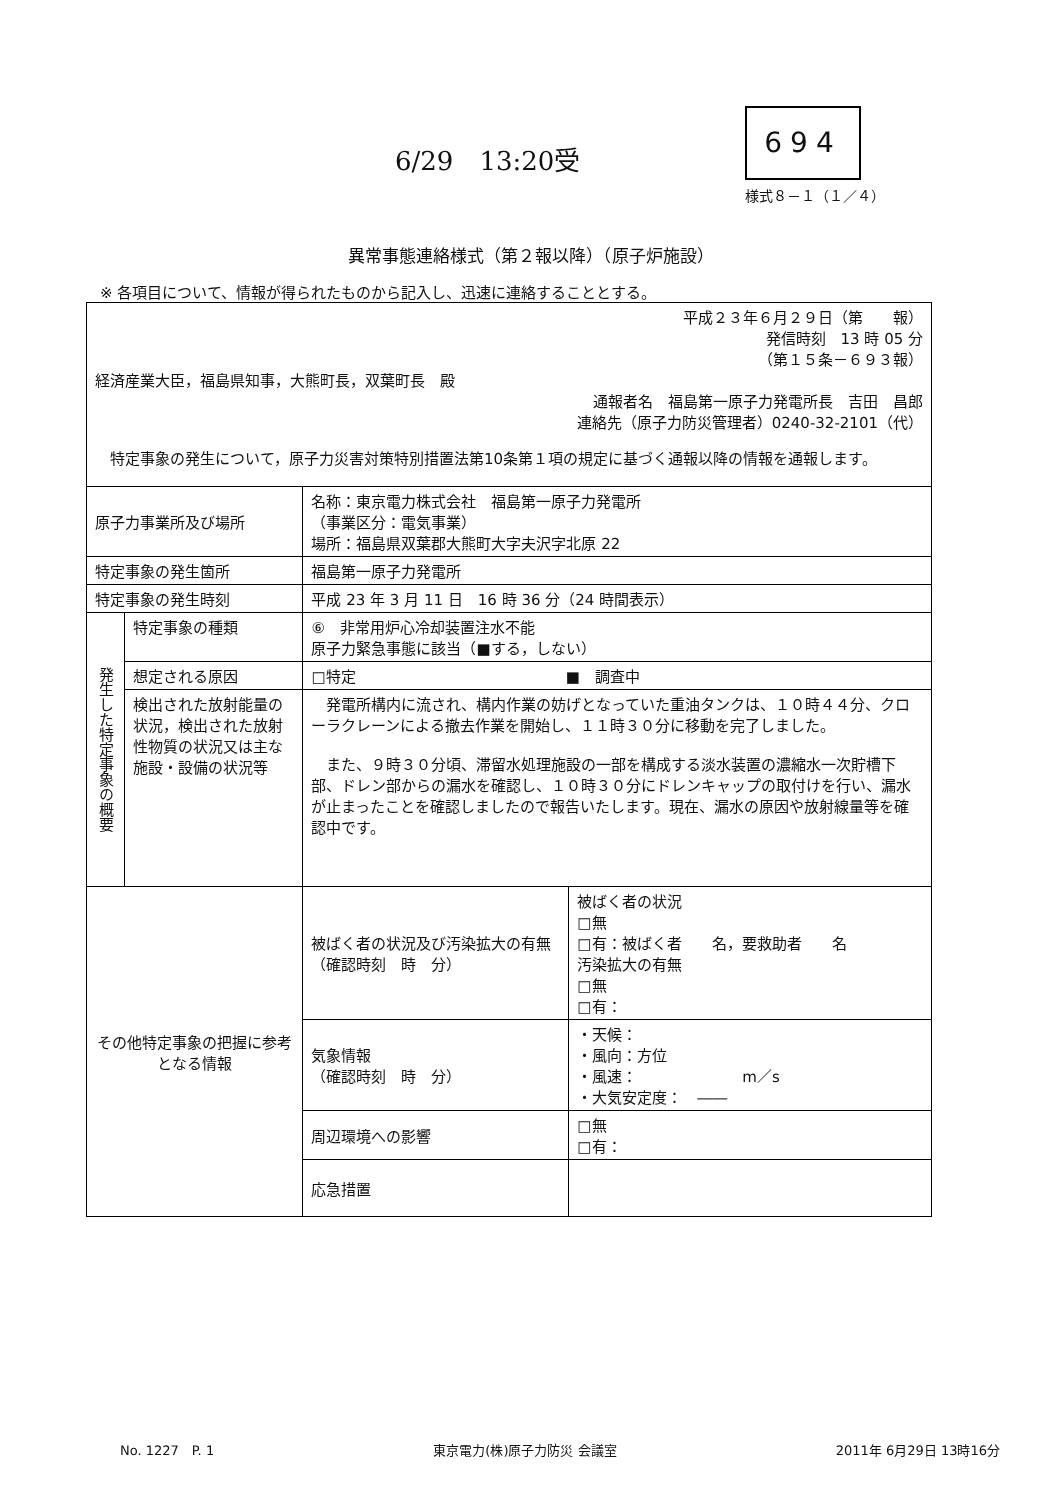6/29　13:20受
694
様式８－１（１／４）
異常事態連絡様式（第２報以降）（原子炉施設）
※ 各項目について、情報が得られたものから記入し、迅速に連絡することとする。
| 平成２３年６月２９日（第 報） 発信時刻 13 時 05 分 （第１５条－６９３報） 経済産業大臣，福島県知事，大熊町長，双葉町長 殿 通報者名 福島第一原子力発電所長 吉田 昌郎 連絡先（原子力防災管理者）0240-32-2101（代） 特定事象の発生について，原子力災害対策特別措置法第10条第１項の規定に基づく通報以降の情報を通報します。 | | | |
| 原子力事業所及び場所 | | 名称：東京電力株式会社 福島第一原子力発電所 （事業区分：電気事業） 場所：福島県双葉郡大熊町大字夫沢字北原 22 | |
| 特定事象の発生箇所 | | 福島第一原子力発電所 | |
| 特定事象の発生時刻 | | 平成 23 年 3 月 11 日 16 時 36 分（24 時間表示） | |
| 発生した特定事象の概要 | 特定事象の種類 | ⑥ 非常用炉心冷却装置注水不能 原子力緊急事態に該当（■する，しない） | |
| | 想定される原因 | □特定 ■ 調査中 | |
| | 検出された放射能量の状況，検出された放射性物質の状況又は主な施設・設備の状況等 | 発電所構内に流され、構内作業の妨げとなっていた重油タンクは、１０時４４分、クローラクレーンによる撤去作業を開始し、１１時３０分に移動を完了しました。 また、９時３０分頃、滞留水処理施設の一部を構成する淡水装置の濃縮水一次貯槽下部、ドレン部からの漏水を確認し、１０時３０分にドレンキャップの取付けを行い、漏水が止まったことを確認しましたので報告いたします。現在、漏水の原因や放射線量等を確認中です。 | |
| その他特定事象の把握に参考となる情報 | | 被ばく者の状況及び汚染拡大の有無 （確認時刻 時 分） | 被ばく者の状況 □無 □有：被ばく者 名，要救助者 名 汚染拡大の有無 □無 □有： |
| | | 気象情報 （確認時刻 時 分） | ・天候： ・風向：方位 ・風速： m／s ・大気安定度： ―― |
| | | 周辺環境への影響 | □無 □有： |
| | | 応急措置 | |
No. 1227　P. 1 東京電力(株)原子力防災 会議室 2011年 6月29日 13時16分